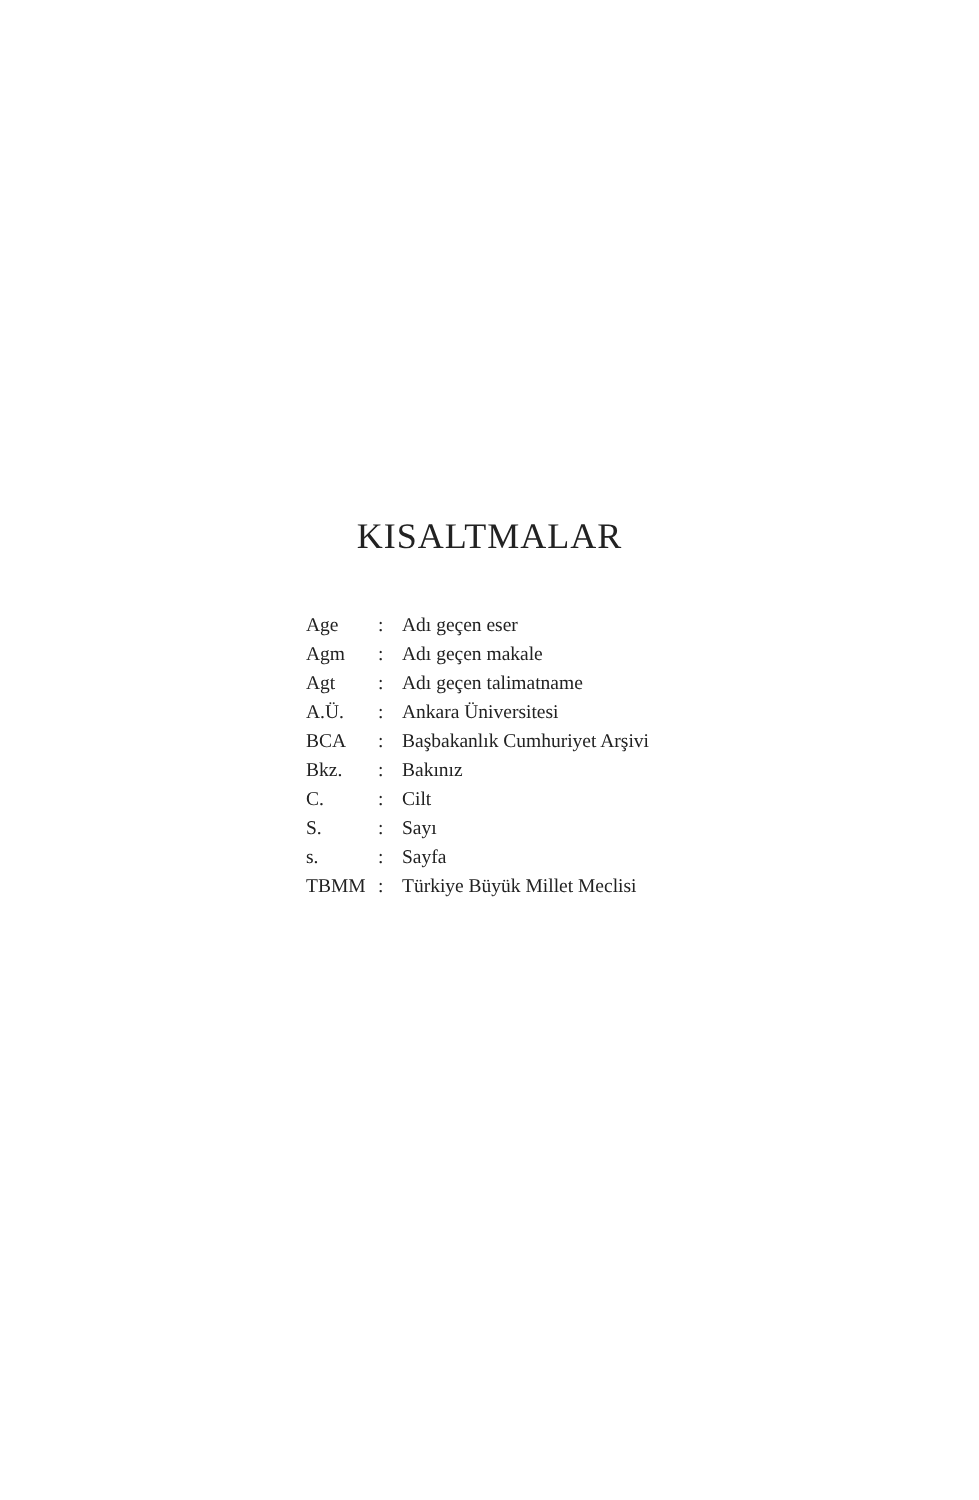KISALTMALAR
| Age | : | Adı geçen eser |
| Agm | : | Adı geçen makale |
| Agt | : | Adı geçen talimatname |
| A.Ü. | : | Ankara Üniversitesi |
| BCA | : | Başbakanlık Cumhuriyet Arşivi |
| Bkz. | : | Bakınız |
| C. | : | Cilt |
| S. | : | Sayı |
| s. | : | Sayfa |
| TBMM | : | Türkiye Büyük Millet Meclisi |